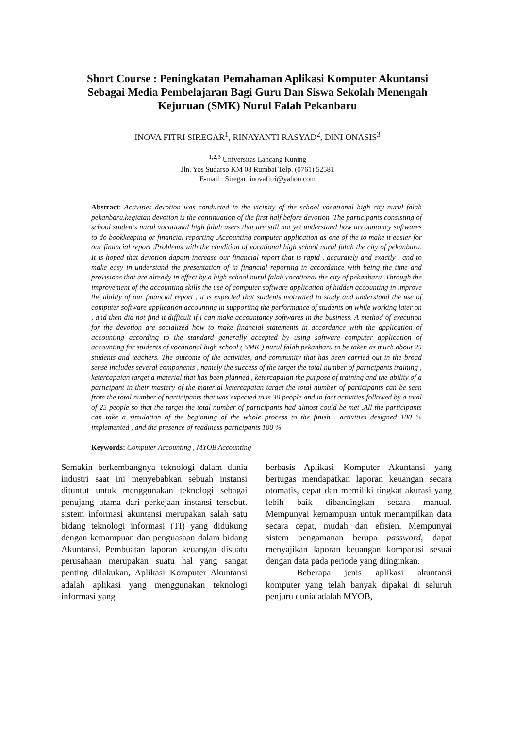Short Course : Peningkatan Pemahaman Aplikasi Komputer Akuntansi Sebagai Media Pembelajaran Bagi Guru Dan Siswa Sekolah Menengah Kejuruan (SMK) Nurul Falah Pekanbaru
INOVA FITRI SIREGAR<sup>1</sup>, RINAYANTI RASYAD<sup>2</sup>, DINI ONASIS<sup>3</sup>
<sup>1,2,3</sup> Universitas Lancang Kuning
Jln. Yos Sudarso KM 08 Rumbai Telp. (0761) 52581
E-mail : Siregar_inovafitri@yahoo.com
Abstract: Activities devotion was conducted in the vicinity of the school vocational high city nurul falah pekanbaru.kegiatan devotion is the continuation of the first half before devotion .The participants consisting of school students nurul vocational high falah users that are still not yet understand how accountancy softwares to do bookkeeping or financial reporting .Accounting computer application as one of the to make it easier for our financial report .Problems with the condition of vocational high school nurul falah the city of pekanbaru. It is hoped that devotion dapatn increase our financial report that is rapid , accurately and exactly , and to make easy in understand the presentation of in financial reporting in accordance with being the time and provisions that are already in effect by a high school nurul falah vocational the city of pekanbaru .Through the improvement of the accounting skills the use of computer software application of hidden accounting in improve the ability of our financial report , it is expected that students motivated to study and understand the use of computer software application accounting in supporting the performance of students on while working later on , and then did not find it difficult if i can make accountancy softwares in the business. A method of execution for the devotion are socialized how to make financial statements in accordance with the application of accounting according to the standard generally accepted by using software computer application of accounting for students of vocational high school ( SMK ) nurul falah pekanbaru to be taken as much about 25 students and teachers. The outcome of the activities, and community that has been carried out in the broad sense includes several components , namely the success of the target the total number of participants training , ketercapaian target a material that has been planned , ketercapaian the purpose of training and the ability of a participant in their mastery of the material ketercapaian target the total number of participants can be seen from the total number of participants that was expected to is 30 people and in fact activities followed by a total of 25 people so that the target the total number of participants had almost could be met .All the participants can take a simulation of the beginning of the whole process to the finish , activities designed 100 % implemented , and the presence of readiness participants 100 %
Keywords: Computer Accounting , MYOB Accounting
Semakin berkembangnya teknologi dalam dunia industri saat ini menyebabkan sebuah instansi dituntut untuk menggunakan teknologi sebagai penujang utama dari perkejaan instansi tersebut. sistem informasi akuntansi merupakan salah satu bidang teknologi informasi (TI) yang didukung dengan kemampuan dan penguasaan dalam bidang Akuntansi. Pembuatan laporan keuangan disuatu perusahaan merupakan suatu hal yang sangat penting dilakukan, Aplikasi Komputer Akuntansi adalah aplikasi yang menggunakan teknologi informasi yang
berbasis Aplikasi Komputer Akuntansi yang bertugas mendapatkan laporan keuangan secara otomatis, cepat dan memiliki tingkat akurasi yang lebih baik dibandingkan secara manual. Mempunyai kemampuan untuk menampilkan data secara cepat, mudah dan efisien. Mempunyai sistem pengamanan berupa password, dapat menyajikan laporan keuangan komparasi sesuai dengan data pada periode yang diinginkan.
Beberapa jenis aplikasi akuntansi komputer yang telah banyak dipakai di seluruh penjuru dunia adalah MYOB,